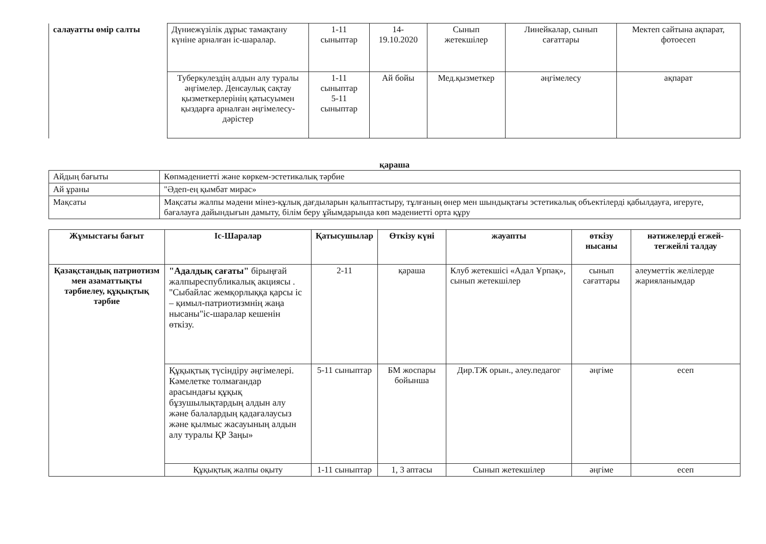| салауатты өмір салты | Дүниежүзілік дұрыс тамақтану күніне арналған іс-шаралар. | 1-11 сыныптар | 14-19.10.2020 | Сынып жетекшілер | Линейкалар, сынып сағаттары | Мектеп сайтына ақпарат, фотоесеп |
| | Туберкулездің алдын алу туралы әңгімелер. Денсаулық сақтау қызметкерлерінің қатысуымен қыздарға арналған әңгімелесу-дәрістер | 1-11 сыныптар 5-11 сыныптар | Ай бойы | Мед.қызметкер | әңгімелесу | ақпарат |
қараша
| Айдың бағыты | Көпмәдениетті және көркем-эстетикалық тәрбие |
| Ай ұраны | "Әдеп-ең қымбат мирас» |
| Мақсаты | Мақсаты жалпы мәдени мінез-құлық дағдыларын қалыптастыру, тұлғаның өнер мен шындықтағы эстетикалық объектілерді қабылдауға, игеруге, бағалауға дайындығын дамыту, білім беру ұйымдарында көп мәдениетті орта құру |
| Жұмыстағы бағыт | Іс-Шаралар | Қатысушылар | Өткізу күні | жауапты | өткізу нысаны | нәтижелерді егжей-тегжейлі талдау |
| --- | --- | --- | --- | --- | --- | --- |
| Қазақстандық патриотизм мен азаматтықты тәрбиелеу, құқықтық тәрбие | "Адалдық сағаты" бірыңғай жалпыреспубликалық акциясы . "Сыбайлас жемқорлыққа қарсы іс – қимыл-патриотизмнің жаңа нысаны"іс-шаралар кешенін өткізу. | 2-11 | қараша | Клуб жетекшісі «Адал Ұрпақ», сынып жетекшілер | сынып сағаттары | әлеуметтік желілерде жарияланымдар |
| | Құқықтық түсіндіру әңгімелері. Кәмелетке толмағандар арасындағы құқық бұзушылықтардың алдын алу және балалардың қадағалаусыз және қылмыс жасауының алдын алу туралы ҚР Заңы» | 5-11 сыныптар | БМ жоспары бойынша | Дир.ТЖ орын., әлеу.педагог | әңгіме | есеп |
| | Құқықтық жалпы оқыту | 1-11 сыныптар | 1, 3 аптасы | Сынып жетекшілер | әңгіме | есеп |